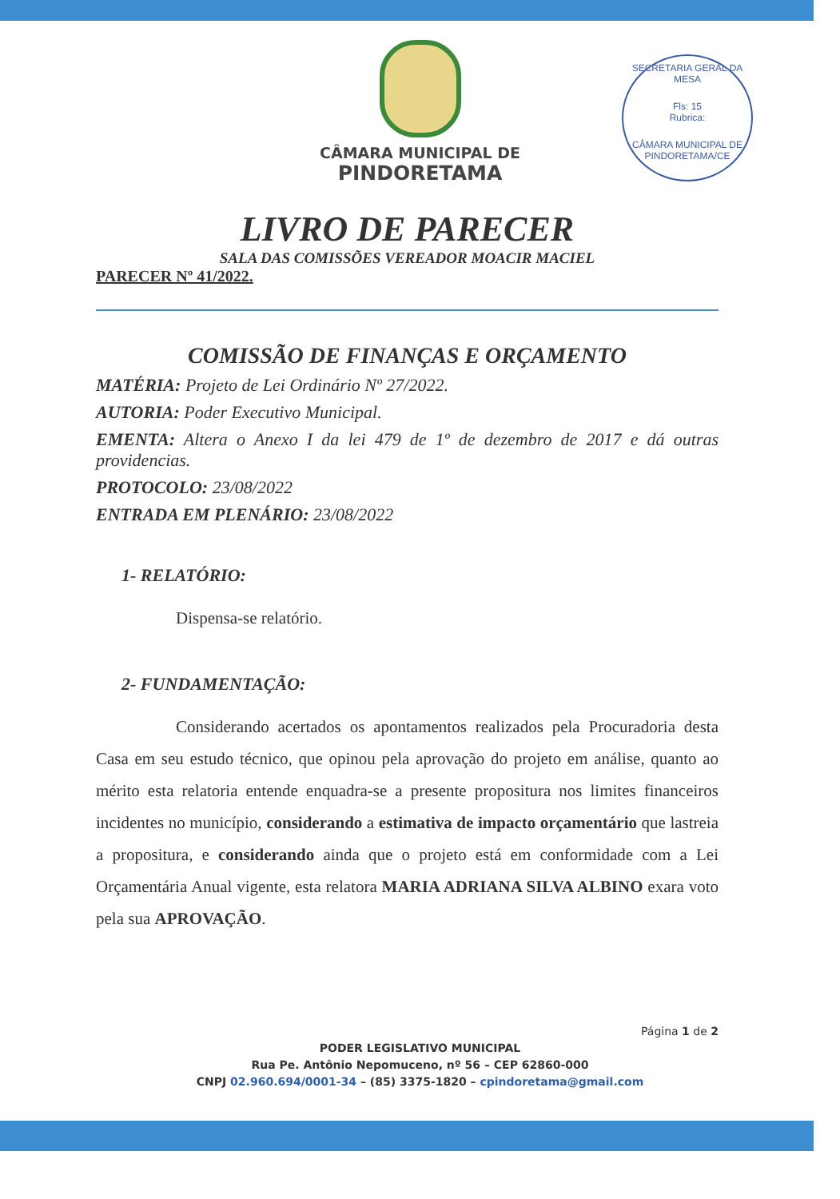SECRETARIA GERAL DA MESA
Fls: 15
Rubrica:
CÂMARA MUNICIPAL DE PINDORETAMA/CE
CÂMARA MUNICIPAL DE
PINDORETAMA
LIVRO DE PARECER
SALA DAS COMISSÕES VEREADOR MOACIR MACIEL
PARECER Nº 41/2022.
COMISSÃO DE FINANÇAS E ORÇAMENTO
MATÉRIA: Projeto de Lei Ordinário Nº 27/2022.
AUTORIA: Poder Executivo Municipal.
EMENTA: Altera o Anexo I da lei 479 de 1º de dezembro de 2017 e dá outras providencias.
PROTOCOLO: 23/08/2022
ENTRADA EM PLENÁRIO: 23/08/2022
1- RELATÓRIO:
Dispensa-se relatório.
2- FUNDAMENTAÇÃO:
Considerando acertados os apontamentos realizados pela Procuradoria desta Casa em seu estudo técnico, que opinou pela aprovação do projeto em análise, quanto ao mérito esta relatoria entende enquadra-se a presente propositura nos limites financeiros incidentes no município, considerando a estimativa de impacto orçamentário que lastreia a propositura, e considerando ainda que o projeto está em conformidade com a Lei Orçamentária Anual vigente, esta relatora MARIA ADRIANA SILVA ALBINO exara voto pela sua APROVAÇÃO.
Página 1 de 2
PODER LEGISLATIVO MUNICIPAL
Rua Pe. Antônio Nepomuceno, nº 56 – CEP 62860-000
CNPJ 02.960.694/0001-34 – (85) 3375-1820 – cpindoretama@gmail.com